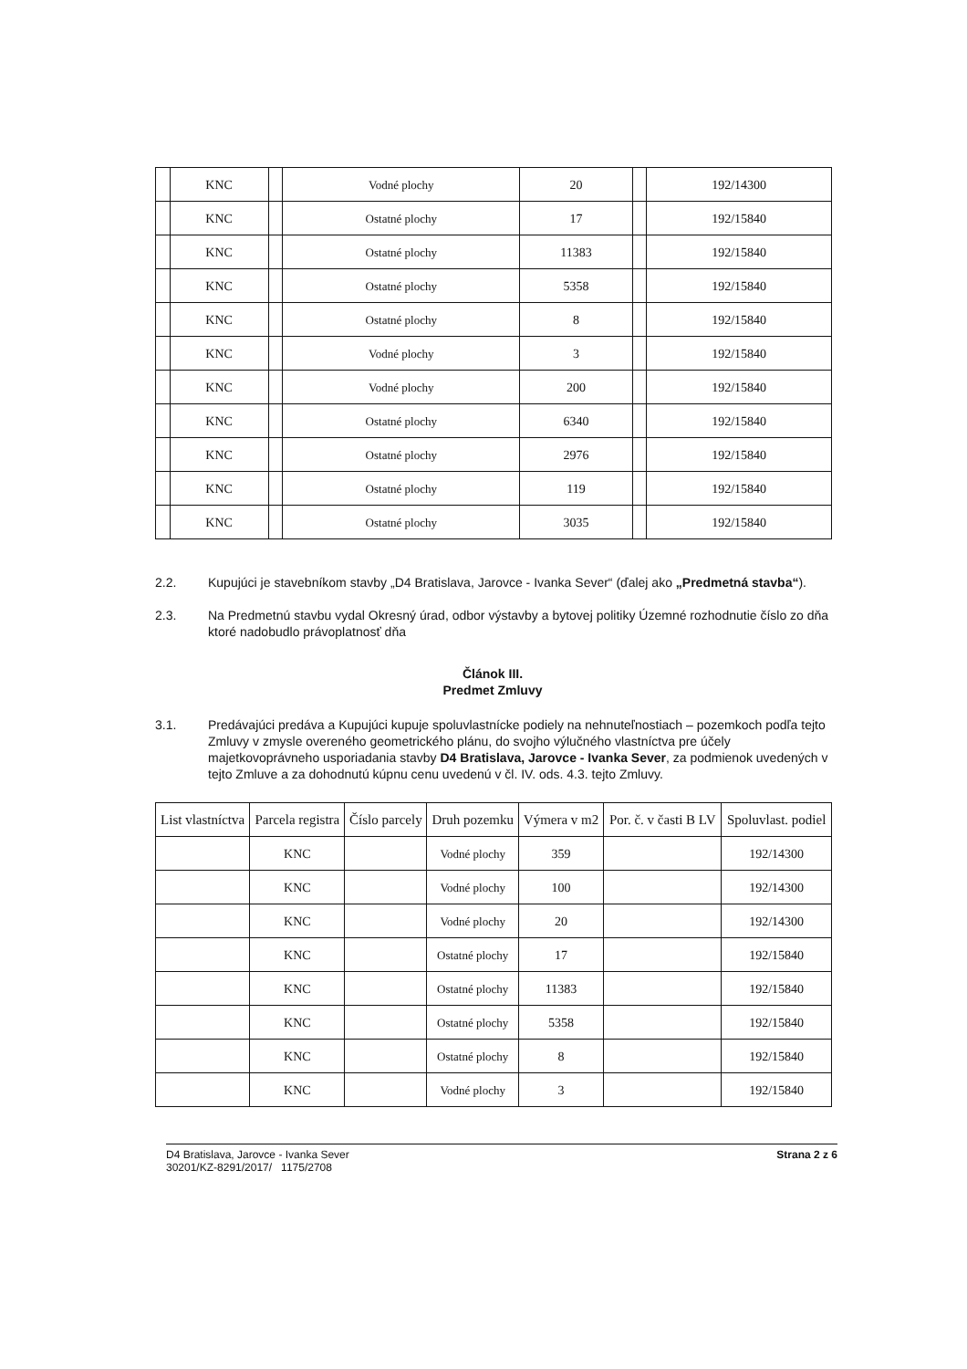| | KNC | | Vodné plochy | 20 | | 192/14300 |
| | KNC | | Ostatné plochy | 17 | | 192/15840 |
| | KNC | | Ostatné plochy | 11383 | | 192/15840 |
| | KNC | | Ostatné plochy | 5358 | | 192/15840 |
| | KNC | | Ostatné plochy | 8 | | 192/15840 |
| | KNC | | Vodné plochy | 3 | | 192/15840 |
| | KNC | | Vodné plochy | 200 | | 192/15840 |
| | KNC | | Ostatné plochy | 6340 | | 192/15840 |
| | KNC | | Ostatné plochy | 2976 | | 192/15840 |
| | KNC | | Ostatné plochy | 119 | | 192/15840 |
| | KNC | | Ostatné plochy | 3035 | | 192/15840 |
2.2. Kupujúci je stavebníkom stavby „D4 Bratislava, Jarovce - Ivanka Sever“ (ďalej ako „Predmetná stavba“).
2.3. Na Predmetnú stavbu vydal Okresný úrad, odbor výstavby a bytovej politiky Územné rozhodnutie číslo zo dňa ktoré nadobudlo právoplatnosť dňa
Článok III.
Predmet Zmluvy
3.1. Predávajúci predáva a Kupujúci kupuje spoluvlastnícke podiely na nehnuteľnostiach – pozemkoch podľa tejto Zmluvy v zmysle overeného geometrického plánu, do svojho výlučného vlastníctva pre účely majetkovoprávneho usporiadania stavby D4 Bratislava, Jarovce - Ivanka Sever, za podmienok uvedených v tejto Zmluve a za dohodnutú kúpnu cenu uvedenú v čl. IV. ods. 4.3. tejto Zmluvy.
| List vlastníctva | Parcela registra | Číslo parcely | Druh pozemku | Výmera v m2 | Por. č. v časti B LV | Spoluvlast. podiel |
| --- | --- | --- | --- | --- | --- | --- |
| | KNC | | Vodné plochy | 359 | | 192/14300 |
| | KNC | | Vodné plochy | 100 | | 192/14300 |
| | KNC | | Vodné plochy | 20 | | 192/14300 |
| | KNC | | Ostatné plochy | 17 | | 192/15840 |
| | KNC | | Ostatné plochy | 11383 | | 192/15840 |
| | KNC | | Ostatné plochy | 5358 | | 192/15840 |
| | KNC | | Ostatné plochy | 8 | | 192/15840 |
| | KNC | | Vodné plochy | 3 | | 192/15840 |
D4 Bratislava, Jarovce - Ivanka Sever
30201/KZ-8291/2017/ 1175/2708
Strana 2 z 6